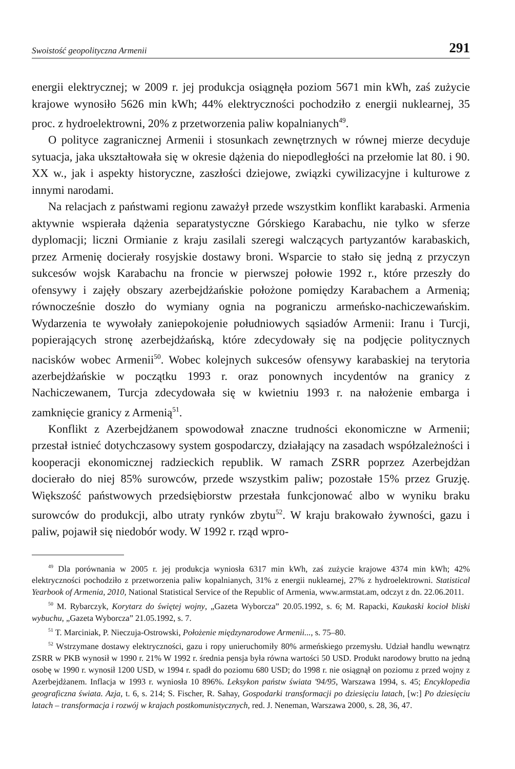Swoistość geopolityczna Armenii 291
energii elektrycznej; w 2009 r. jej produkcja osiągnęła poziom 5671 min kWh, zaś zużycie krajowe wynosiło 5626 min kWh; 44% elektryczności pochodziło z energii nuklearnej, 35 proc. z hydroelektrowni, 20% z przetworzenia paliw kopalnianych<sup>49</sup>.
O polityce zagranicznej Armenii i stosunkach zewnętrznych w równej mierze decyduje sytuacja, jaka ukształtowała się w okresie dążenia do niepodległości na przełomie lat 80. i 90. XX w., jak i aspekty historyczne, zaszłości dziejowe, związki cywilizacyjne i kulturowe z innymi narodami.
Na relacjach z państwami regionu zaważył przede wszystkim konflikt karabaski. Armenia aktywnie wspierała dążenia separatystyczne Górskiego Karabachu, nie tylko w sferze dyplomacji; liczni Ormianie z kraju zasilali szeregi walczących partyzantów karabaskich, przez Armenię docierały rosyjskie dostawy broni. Wsparcie to stało się jedną z przyczyn sukcesów wojsk Karabachu na froncie w pierwszej połowie 1992 r., które przeszły do ofensywy i zajęły obszary azerbejdżańskie położone pomiędzy Karabachem a Armenią; równocześnie doszło do wymiany ognia na pograniczu armeńsko-nachiczewańskim. Wydarzenia te wywołały zaniepokojenie południowych sąsiadów Armenii: Iranu i Turcji, popierających stronę azerbejdżańską, które zdecydowały się na podjęcie politycznych nacisków wobec Armenii<sup>50</sup>. Wobec kolejnych sukcesów ofensywy karabaskiej na terytoria azerbejdżańskie w początku 1993 r. oraz ponownych incydentów na granicy z Nachiczewanem, Turcja zdecydowała się w kwietniu 1993 r. na nałożenie embarga i zamknięcie granicy z Armenią<sup>51</sup>.
Konflikt z Azerbejdżanem spowodował znaczne trudności ekonomiczne w Armenii; przestał istnieć dotychczasowy system gospodarczy, działający na zasadach współzależności i kooperacji ekonomicznej radzieckich republik. W ramach ZSRR poprzez Azerbejdżan docierało do niej 85% surowców, przede wszystkim paliw; pozostałe 15% przez Gruzję. Większość państwowych przedsiębiorstw przestała funkcjonować albo w wyniku braku surowców do produkcji, albo utraty rynków zbytu<sup>52</sup>. W kraju brakowało żywności, gazu i paliw, pojawił się niedobór wody. W 1992 r. rząd wpro-
<sup>49</sup> Dla porównania w 2005 r. jej produkcja wyniosła 6317 min kWh, zaś zużycie krajowe 4374 min kWh; 42% elektryczności pochodziło z przetworzenia paliw kopalnianych, 31% z energii nuklearnej, 27% z hydroelektrowni. Statistical Yearbook of Armenia, 2010, National Statistical Service of the Republic of Armenia, www.armstat.am, odczyt z dn. 22.06.2011.
<sup>50</sup> M. Rybarczyk, Korytarz do świętej wojny, „Gazeta Wyborcza” 20.05.1992, s. 6; M. Rapacki, Kaukaski kocioł bliski wybuchu, „Gazeta Wyborcza” 21.05.1992, s. 7.
<sup>51</sup> T. Marciniak, P. Nieczuja-Ostrowski, Położenie międzynarodowe Armenii..., s. 75–80.
<sup>52</sup> Wstrzymane dostawy elektryczności, gazu i ropy unieruchomiły 80% armeńskiego przemysłu. Udział handlu wewnątrz ZSRR w PKB wynosił w 1990 r. 21% W 1992 r. średnia pensja była równa wartości 50 USD. Produkt narodowy brutto na jedną osobę w 1990 r. wynosił 1200 USD, w 1994 r. spadł do poziomu 680 USD; do 1998 r. nie osiągnął on poziomu z przed wojny z Azerbejdżanem. Inflacja w 1993 r. wyniosła 10 896%. Leksykon państw świata '94/95, Warszawa 1994, s. 45; Encyklopedia geograficzna świata. Azja, t. 6, s. 214; S. Fischer, R. Sahay, Gospodarki transformacji po dziesięciu latach, [w:] Po dziesięciu latach – transformacja i rozwój w krajach postkomunistycznych, red. J. Neneman, Warszawa 2000, s. 28, 36, 47.